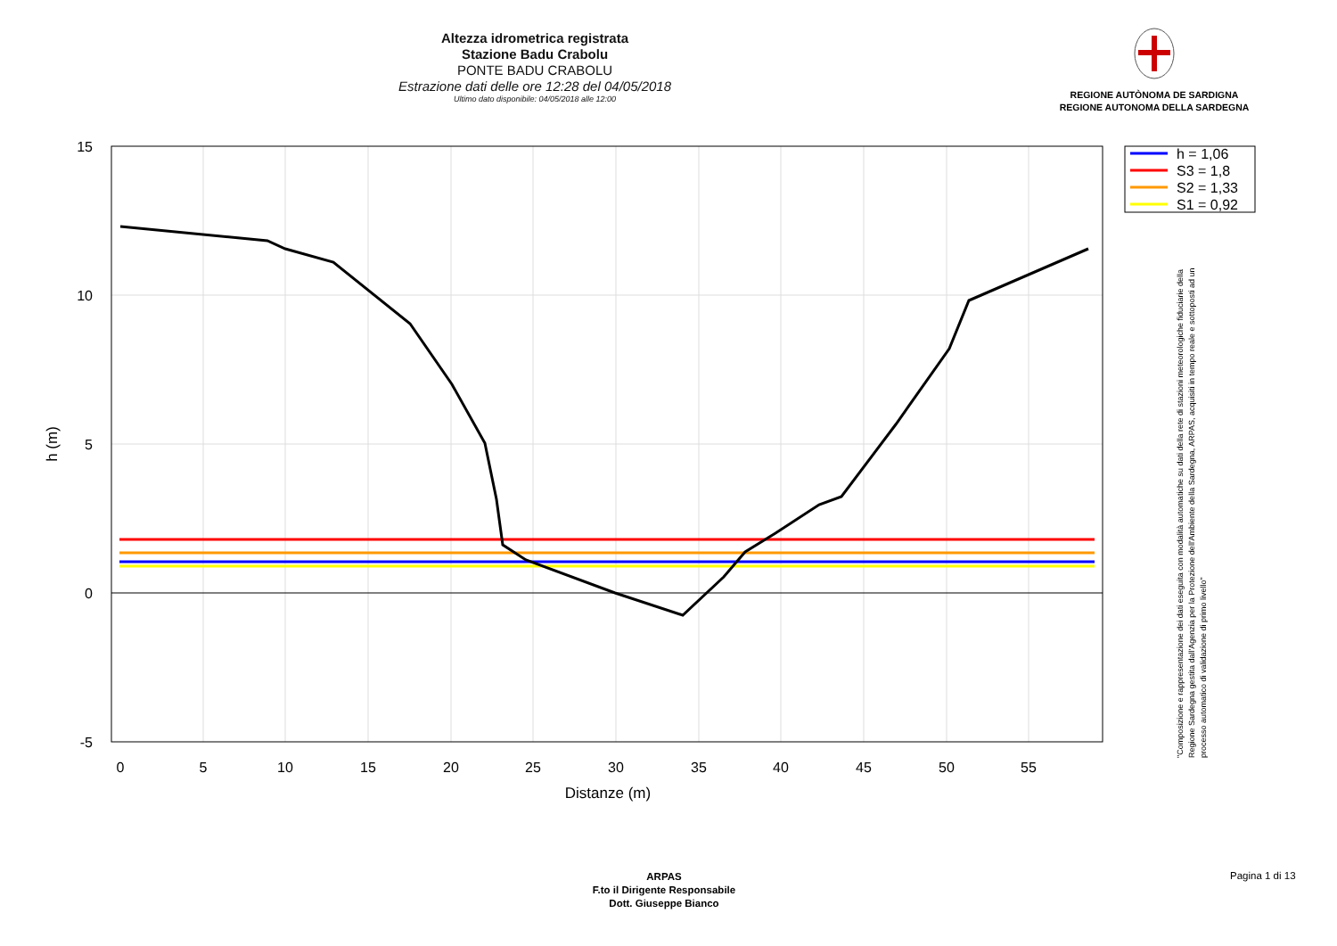Altezza idrometrica registrata
Stazione Badu Crabolu
PONTE BADU CRABOLU
Estrazione dati delle ore 12:28 del 04/05/2018
Ultimo dato disponibile: 04/05/2018 alle 12:00
REGIONE AUTÒNOMA DE SARDIGNA
REGIONE AUTONOMA DELLA SARDEGNA
h = 1,06
S3 = 1,8
S2 = 1,33
S1 = 0,92
15
10
5
0
-5
0
5
10
15
20
25
30
35
40
45
50
55
Distanze (m)
h (m)
"Composizione e rappresentazione dei dati eseguita con modalità automatiche su dati della rete di stazioni meteorologiche fiduciarie della Regione Sardegna gestita dall'Agenzia per la Protezione dell'Ambiente della Sardegna, ARPAS, acquisiti in tempo reale e sottoposti ad un processo automatico di validazione di primo livello"
ARPAS
F.to il Dirigente Responsabile
Dott. Giuseppe Bianco
Pagina 1 di 13